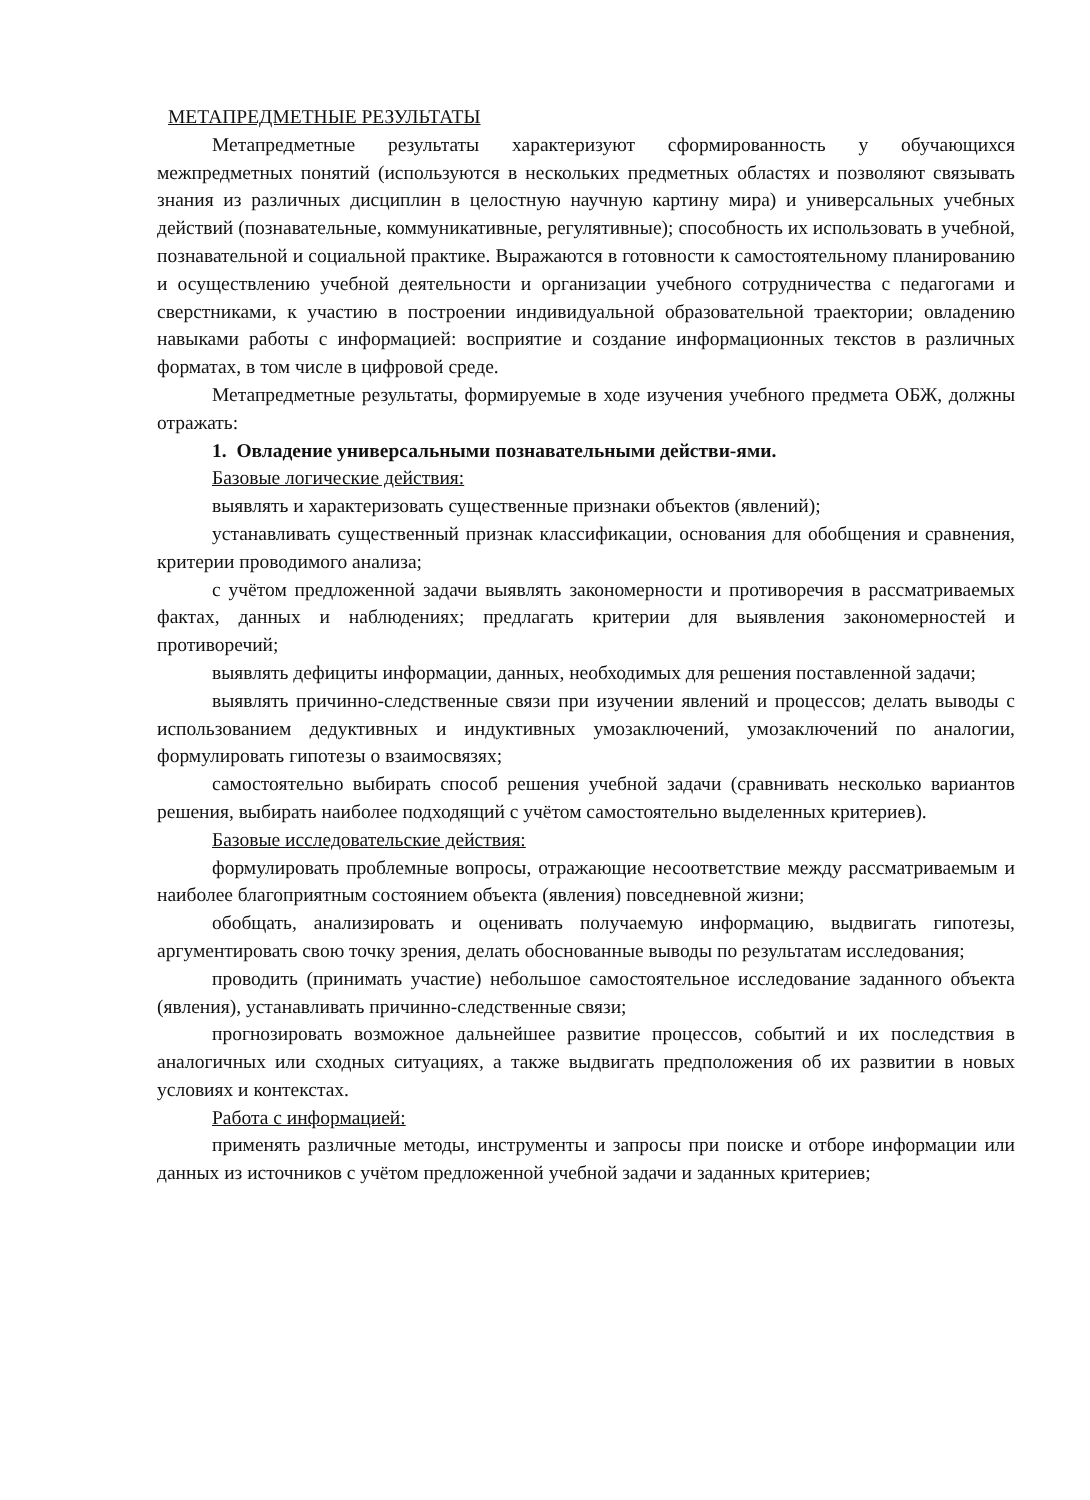МЕТАПРЕДМЕТНЫЕ РЕЗУЛЬТАТЫ
Метапредметные результаты характеризуют сформированность у обучающихся межпредметных понятий (используются в нескольких предметных областях и позволяют связывать знания из различных дисциплин в целостную научную картину мира) и универсальных учебных действий (познавательные, коммуникативные, регулятивные); способность их использовать в учебной, познавательной и социальной практике. Выражаются в готовности к самостоятельному планированию и осуществлению учебной деятельности и организации учебного сотрудничества с педагогами и сверстниками, к участию в построении индивидуальной образовательной траектории; овладению навыками работы с информацией: восприятие и создание информационных текстов в различных форматах, в том числе в цифровой среде.
Метапредметные результаты, формируемые в ходе изучения учебного предмета ОБЖ, должны отражать:
1. Овладение универсальными познавательными действи-ями.
Базовые логические действия:
выявлять и характеризовать существенные признаки объектов (явлений);
устанавливать существенный признак классификации, основания для обобщения и сравнения, критерии проводимого анализа;
с учётом предложенной задачи выявлять закономерности и противоречия в рассматриваемых фактах, данных и наблюдениях; предлагать критерии для выявления закономерностей и противоречий;
выявлять дефициты информации, данных, необходимых для решения поставленной задачи;
выявлять причинно-следственные связи при изучении явлений и процессов; делать выводы с использованием дедуктивных и индуктивных умозаключений, умозаключений по аналогии, формулировать гипотезы о взаимосвязях;
самостоятельно выбирать способ решения учебной задачи (сравнивать несколько вариантов решения, выбирать наиболее подходящий с учётом самостоятельно выделенных критериев).
Базовые исследовательские действия:
формулировать проблемные вопросы, отражающие несоответствие между рассматриваемым и наиболее благоприятным состоянием объекта (явления) повседневной жизни;
обобщать, анализировать и оценивать получаемую информацию, выдвигать гипотезы, аргументировать свою точку зрения, делать обоснованные выводы по результатам исследования;
проводить (принимать участие) небольшое самостоятельное исследование заданного объекта (явления), устанавливать причинно-следственные связи;
прогнозировать возможное дальнейшее развитие процессов, событий и их последствия в аналогичных или сходных ситуациях, а также выдвигать предположения об их развитии в новых условиях и контекстах.
Работа с информацией:
применять различные методы, инструменты и запросы при поиске и отборе информации или данных из источников с учётом предложенной учебной задачи и заданных критериев;